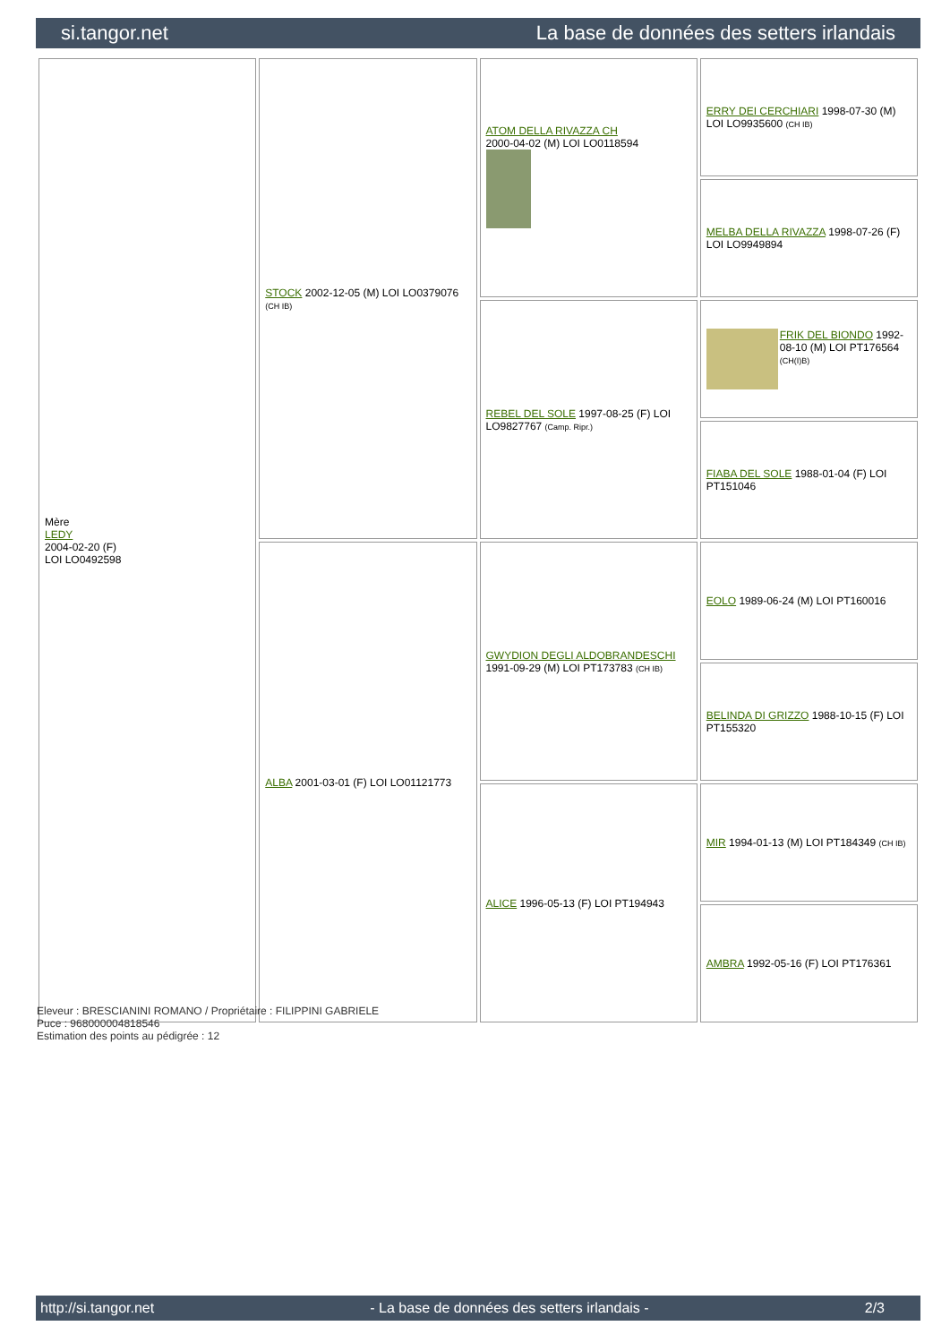si.tangor.net La base de données des setters irlandais
| Mère LEDY 2004-02-20 (F) LOI LO0492598 | STOCK 2002-12-05 (M) LOI LO0379076 (CH IB) | ATOM DELLA RIVAZZA CH 2000-04-02 (M) LOI LO0118594 | ERRY DEI CERCHIARI 1998-07-30 (M) LOI LO9935600 (CH IB) |
| | | | MELBA DELLA RIVAZZA 1998-07-26 (F) LOI LO9949894 |
| | | REBEL DEL SOLE 1997-08-25 (F) LOI LO9827767 (Camp. Ripr.) | FRIK DEL BIONDO 1992-08-10 (M) LOI PT176564 (CH(I)B) |
| | | | FIABA DEL SOLE 1988-01-04 (F) LOI PT151046 |
| | ALBA 2001-03-01 (F) LOI LO01121773 | GWYDION DEGLI ALDOBRANDESCHI 1991-09-29 (M) LOI PT173783 (CH IB) | EOLO 1989-06-24 (M) LOI PT160016 |
| | | | BELINDA DI GRIZZO 1988-10-15 (F) LOI PT155320 |
| | | ALICE 1996-05-13 (F) LOI PT194943 | MIR 1994-01-13 (M) LOI PT184349 (CH IB) |
| | | | AMBRA 1992-05-16 (F) LOI PT176361 |
Eleveur : BRESCIANINI ROMANO / Propriétaire : FILIPPINI GABRIELE
Puce : 968000004818546
Estimation des points au pédigrée : 12
http://si.tangor.net - La base de données des setters irlandais - 2/3